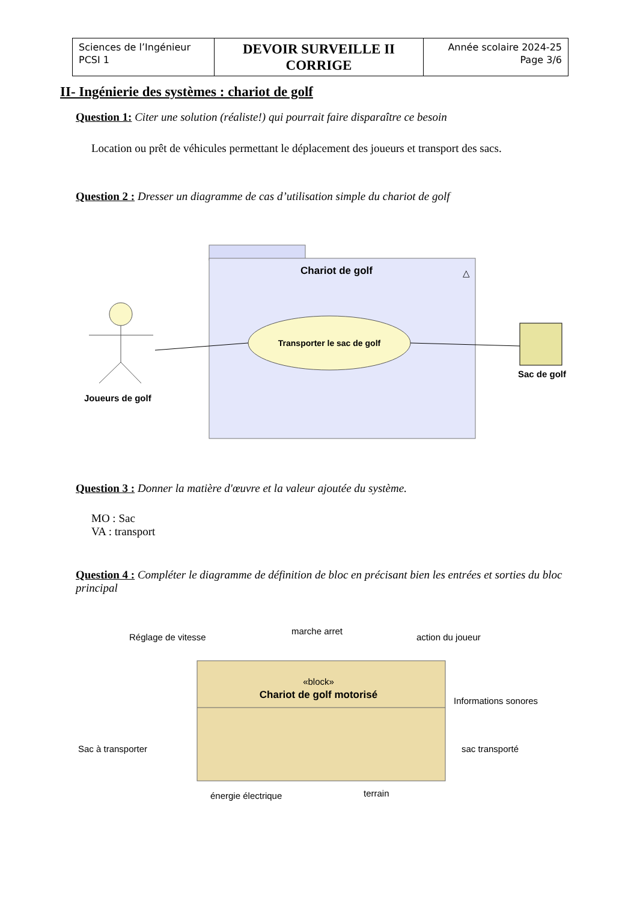| Sciences de l’Ingénieur PCSI 1 | DEVOIR SURVEILLE II CORRIGE | Année scolaire 2024-25 Page 3/6 |
II- Ingénierie des systèmes : chariot de golf
Question 1: Citer une solution (réaliste!) qui pourrait faire disparaître ce besoin
Location ou prêt de véhicules permettant le déplacement des joueurs et transport des sacs.
Question 2 : Dresser un diagramme de cas d’utilisation simple du chariot de golf
Chariot de golf
△
Transporter le sac de golf
Joueurs de golf
Sac de golf
Question 3 : Donner la matière d'œuvre et la valeur ajoutée du système.
MO : Sac
VA : transport
Question 4 : Compléter le diagramme de définition de bloc en précisant bien les entrées et sorties du bloc principal
«block»
Chariot de golf motorisé
Réglage de vitesse
marche arret
action du joueur
Informations sonores
Sac à transporter
sac transporté
énergie électrique
terrain